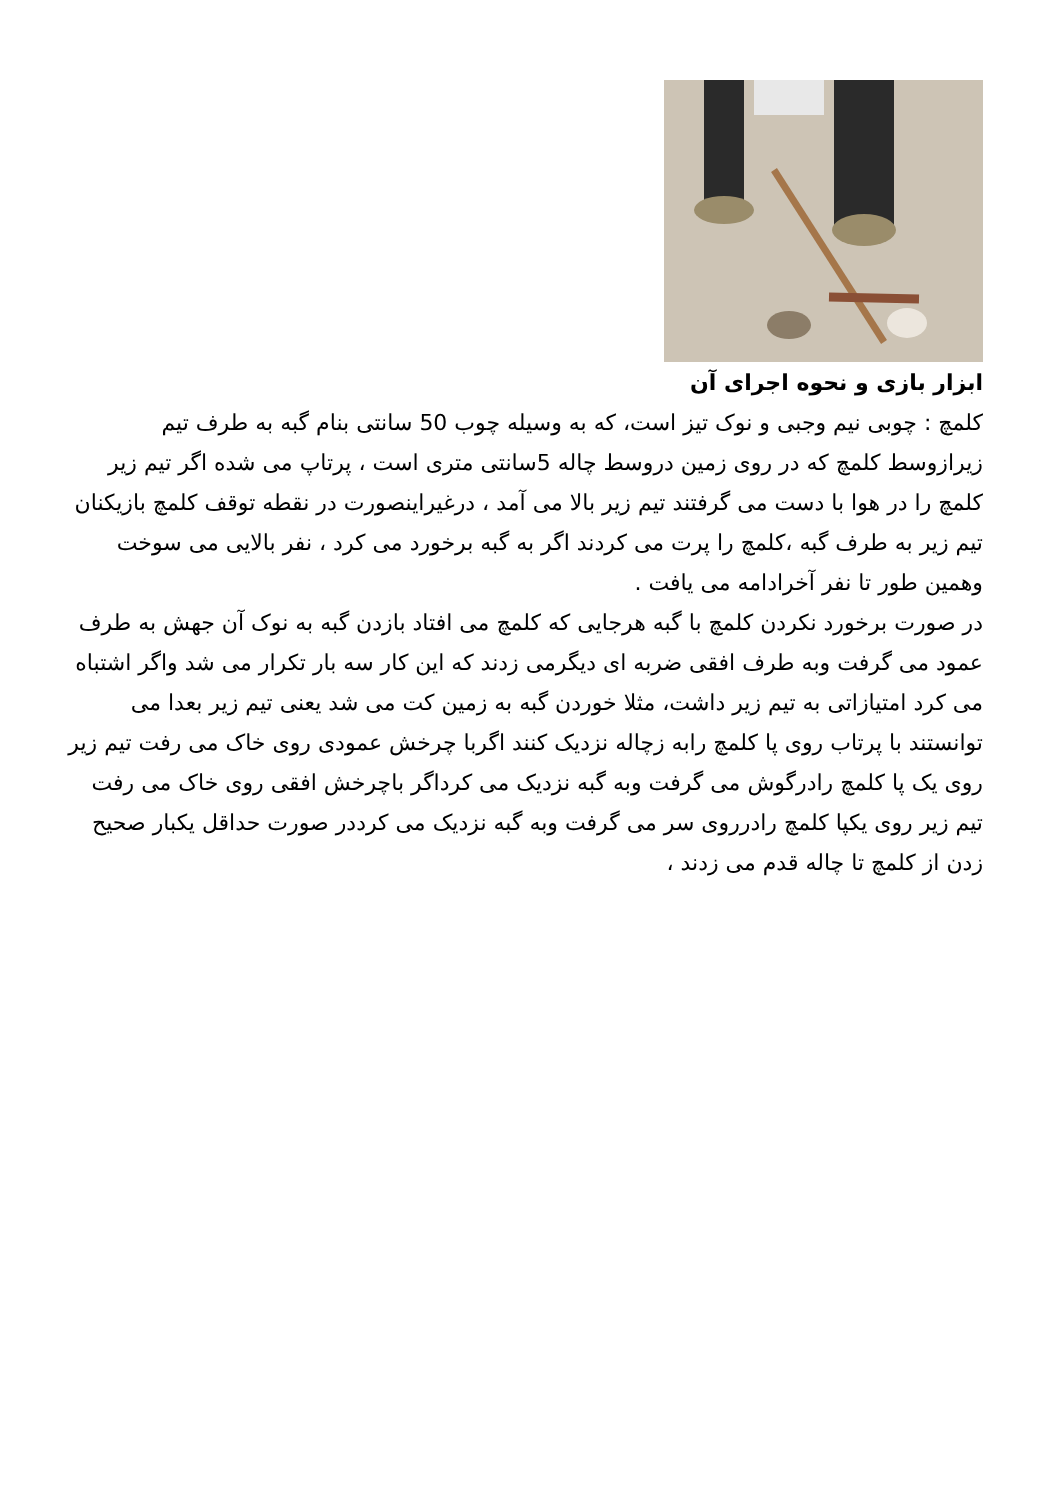ابزار بازی و نحوه اجرای آن
کلمچ : چوبی نیم وجبی و نوک تیز است، که به وسیله چوب 50 سانتی بنام گبه به طرف تیم زیرازوسط کلمچ که در روی زمین دروسط چاله 5سانتی متری است ، پرتاپ می شده اگر تیم زیر کلمچ را در هوا با دست می گرفتند تیم زیر بالا می آمد ، درغیراینصورت در نقطه توقف کلمچ بازیکنان تیم زیر به طرف گبه ،کلمچ را پرت می کردند اگر به گبه برخورد می کرد ، نفر بالایی می سوخت وهمین طور تا نفر آخرادامه می یافت .
در صورت برخورد نکردن کلمچ با گبه هرجایی که کلمچ می افتاد بازدن گبه به نوک آن جهش به طرف عمود می گرفت وبه طرف افقی ضربه ای دیگرمی زدند که این کار سه بار تکرار می شد واگر اشتباه می کرد امتیازاتی به تیم زیر داشت، مثلا خوردن گبه به زمین کت می شد یعنی تیم زیر بعدا می توانستند با پرتاب روی پا کلمچ رابه زچاله نزدیک کنند اگربا چرخش عمودی روی خاک می رفت تیم زیر روی یک پا کلمچ رادرگوش می گرفت وبه گبه نزدیک می کرداگر باچرخش افقی روی خاک می رفت تیم زیر روی یکپا کلمچ رادرروی سر می گرفت وبه گبه نزدیک می کرددر صورت حداقل یکبار صحیح زدن از کلمچ تا چاله قدم می زدند ،